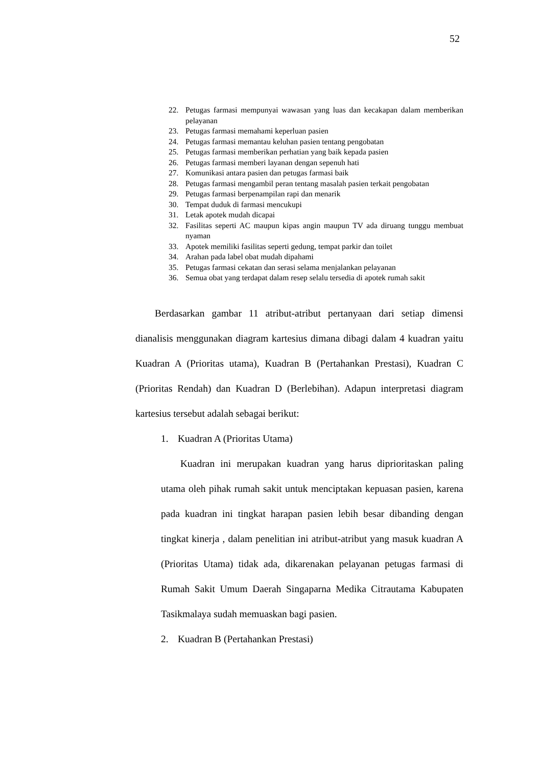52
22. Petugas farmasi mempunyai wawasan yang luas dan kecakapan dalam memberikan pelayanan
23. Petugas farmasi memahami keperluan pasien
24. Petugas farmasi memantau keluhan pasien tentang pengobatan
25. Petugas farmasi memberikan perhatian yang baik kepada pasien
26. Petugas farmasi memberi layanan dengan sepenuh hati
27. Komunikasi antara pasien dan petugas farmasi baik
28. Petugas farmasi mengambil peran tentang masalah pasien terkait pengobatan
29. Petugas farmasi berpenampilan rapi dan menarik
30. Tempat duduk di farmasi mencukupi
31. Letak apotek mudah dicapai
32. Fasilitas seperti AC maupun kipas angin maupun TV ada diruang tunggu membuat nyaman
33. Apotek memiliki fasilitas seperti gedung, tempat parkir dan toilet
34. Arahan pada label obat mudah dipahami
35. Petugas farmasi cekatan dan serasi selama menjalankan pelayanan
36. Semua obat yang terdapat dalam resep selalu tersedia di apotek rumah sakit
Berdasarkan gambar 11 atribut-atribut pertanyaan dari setiap dimensi dianalisis menggunakan diagram kartesius dimana dibagi dalam 4 kuadran yaitu Kuadran A (Prioritas utama), Kuadran B (Pertahankan Prestasi), Kuadran C (Prioritas Rendah) dan Kuadran D (Berlebihan). Adapun interpretasi diagram kartesius tersebut adalah sebagai berikut:
1. Kuadran A (Prioritas Utama)
Kuadran ini merupakan kuadran yang harus diprioritaskan paling utama oleh pihak rumah sakit untuk menciptakan kepuasan pasien, karena pada kuadran ini tingkat harapan pasien lebih besar dibanding dengan tingkat kinerja , dalam penelitian ini atribut-atribut yang masuk kuadran A (Prioritas Utama) tidak ada, dikarenakan pelayanan petugas farmasi di Rumah Sakit Umum Daerah Singaparna Medika Citrautama Kabupaten Tasikmalaya sudah memuaskan bagi pasien.
2. Kuadran B (Pertahankan Prestasi)